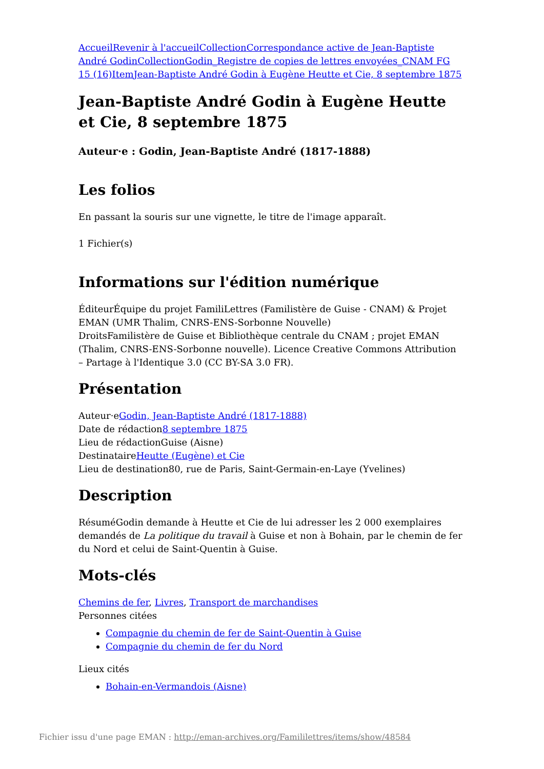Accueil Revenir à l'accueil Collection Correspondance active de Jean-Baptiste André Godin Collection Godin_Registre de copies de lettres envoyées_CNAM FG 15 (16) Item Jean-Baptiste André Godin à Eugène Heutte et Cie, 8 septembre 1875
Jean-Baptiste André Godin à Eugène Heutte et Cie, 8 septembre 1875
Auteur·e : Godin, Jean-Baptiste André (1817-1888)
Les folios
En passant la souris sur une vignette, le titre de l'image apparaît.
1 Fichier(s)
Informations sur l'édition numérique
ÉditeurÉquipe du projet FamiliLettres (Familistère de Guise - CNAM) & Projet EMAN (UMR Thalim, CNRS-ENS-Sorbonne Nouvelle)
DroitsFamilistère de Guise et Bibliothèque centrale du CNAM ; projet EMAN (Thalim, CNRS-ENS-Sorbonne nouvelle). Licence Creative Commons Attribution – Partage à l'Identique 3.0 (CC BY-SA 3.0 FR).
Présentation
Auteur·eGodin, Jean-Baptiste André (1817-1888)
Date de rédaction8 septembre 1875
Lieu de rédactionGuise (Aisne)
DestinataireHeutte (Eugène) et Cie
Lieu de destination80, rue de Paris, Saint-Germain-en-Laye (Yvelines)
Description
RésuméGodin demande à Heutte et Cie de lui adresser les 2 000 exemplaires demandés de La politique du travail à Guise et non à Bohain, par le chemin de fer du Nord et celui de Saint-Quentin à Guise.
Mots-clés
Chemins de fer, Livres, Transport de marchandises
Personnes citées
Compagnie du chemin de fer de Saint-Quentin à Guise
Compagnie du chemin de fer du Nord
Lieux cités
Bohain-en-Vermandois (Aisne)
Fichier issu d'une page EMAN : http://eman-archives.org/Famililettres/items/show/48584